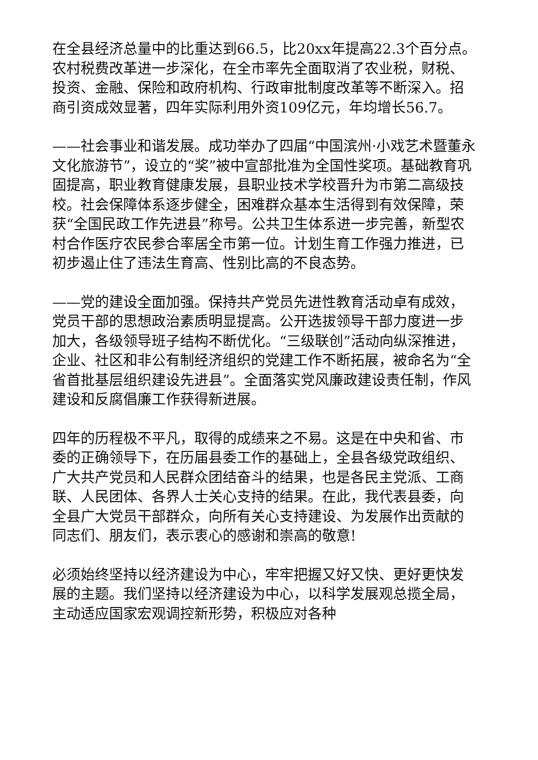在全县经济总量中的比重达到66.5，比20xx年提高22.3个百分点。农村税费改革进一步深化，在全市率先全面取消了农业税，财税、投资、金融、保险和政府机构、行政审批制度改革等不断深入。招商引资成效显著，四年实际利用外资109亿元，年均增长56.7。
——社会事业和谐发展。成功举办了四届“中国滨州·小戏艺术暨董永文化旅游节”，设立的“奖”被中宣部批准为全国性奖项。基础教育巩固提高，职业教育健康发展，县职业技术学校晋升为市第二高级技校。社会保障体系逐步健全，困难群众基本生活得到有效保障，荣获“全国民政工作先进县”称号。公共卫生体系进一步完善，新型农村合作医疗农民参合率居全市第一位。计划生育工作强力推进，已初步遏止住了违法生育高、性别比高的不良态势。
——党的建设全面加强。保持共产党员先进性教育活动卓有成效，党员干部的思想政治素质明显提高。公开选拔领导干部力度进一步加大，各级领导班子结构不断优化。“三级联创”活动向纵深推进，企业、社区和非公有制经济组织的党建工作不断拓展，被命名为“全省首批基层组织建设先进县”。全面落实党风廉政建设责任制，作风建设和反腐倡廉工作获得新进展。
四年的历程极不平凡，取得的成绩来之不易。这是在中央和省、市委的正确领导下，在历届县委工作的基础上，全县各级党政组织、广大共产党员和人民群众团结奋斗的结果，也是各民主党派、工商联、人民团体、各界人士关心支持的结果。在此，我代表县委，向全县广大党员干部群众，向所有关心支持建设、为发展作出贡献的同志们、朋友们，表示衷心的感谢和崇高的敬意!
必须始终坚持以经济建设为中心，牢牢把握又好又快、更好更快发展的主题。我们坚持以经济建设为中心，以科学发展观总揽全局，主动适应国家宏观调控新形势，积极应对各种